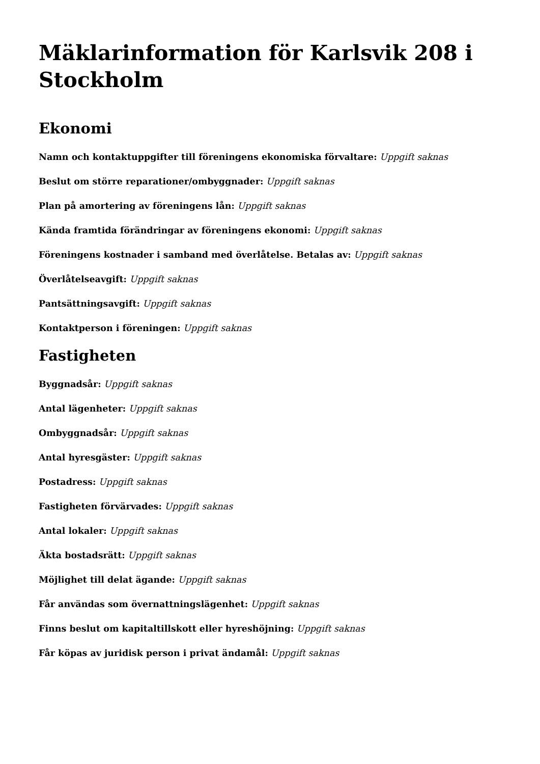Mäklarinformation för Karlsvik 208 i Stockholm
Ekonomi
Namn och kontaktuppgifter till föreningens ekonomiska förvaltare: Uppgift saknas
Beslut om större reparationer/ombyggnader: Uppgift saknas
Plan på amortering av föreningens lån: Uppgift saknas
Kända framtida förändringar av föreningens ekonomi: Uppgift saknas
Föreningens kostnader i samband med överlåtelse. Betalas av: Uppgift saknas
Överlåtelseavgift: Uppgift saknas
Pantsättningsavgift: Uppgift saknas
Kontaktperson i föreningen: Uppgift saknas
Fastigheten
Byggnadsår: Uppgift saknas
Antal lägenheter: Uppgift saknas
Ombyggnadsår: Uppgift saknas
Antal hyresgäster: Uppgift saknas
Postadress: Uppgift saknas
Fastigheten förvärvades: Uppgift saknas
Antal lokaler: Uppgift saknas
Äkta bostadsrätt: Uppgift saknas
Möjlighet till delat ägande: Uppgift saknas
Får användas som övernattningslägenhet: Uppgift saknas
Finns beslut om kapitaltillskott eller hyreshöjning: Uppgift saknas
Får köpas av juridisk person i privat ändamål: Uppgift saknas